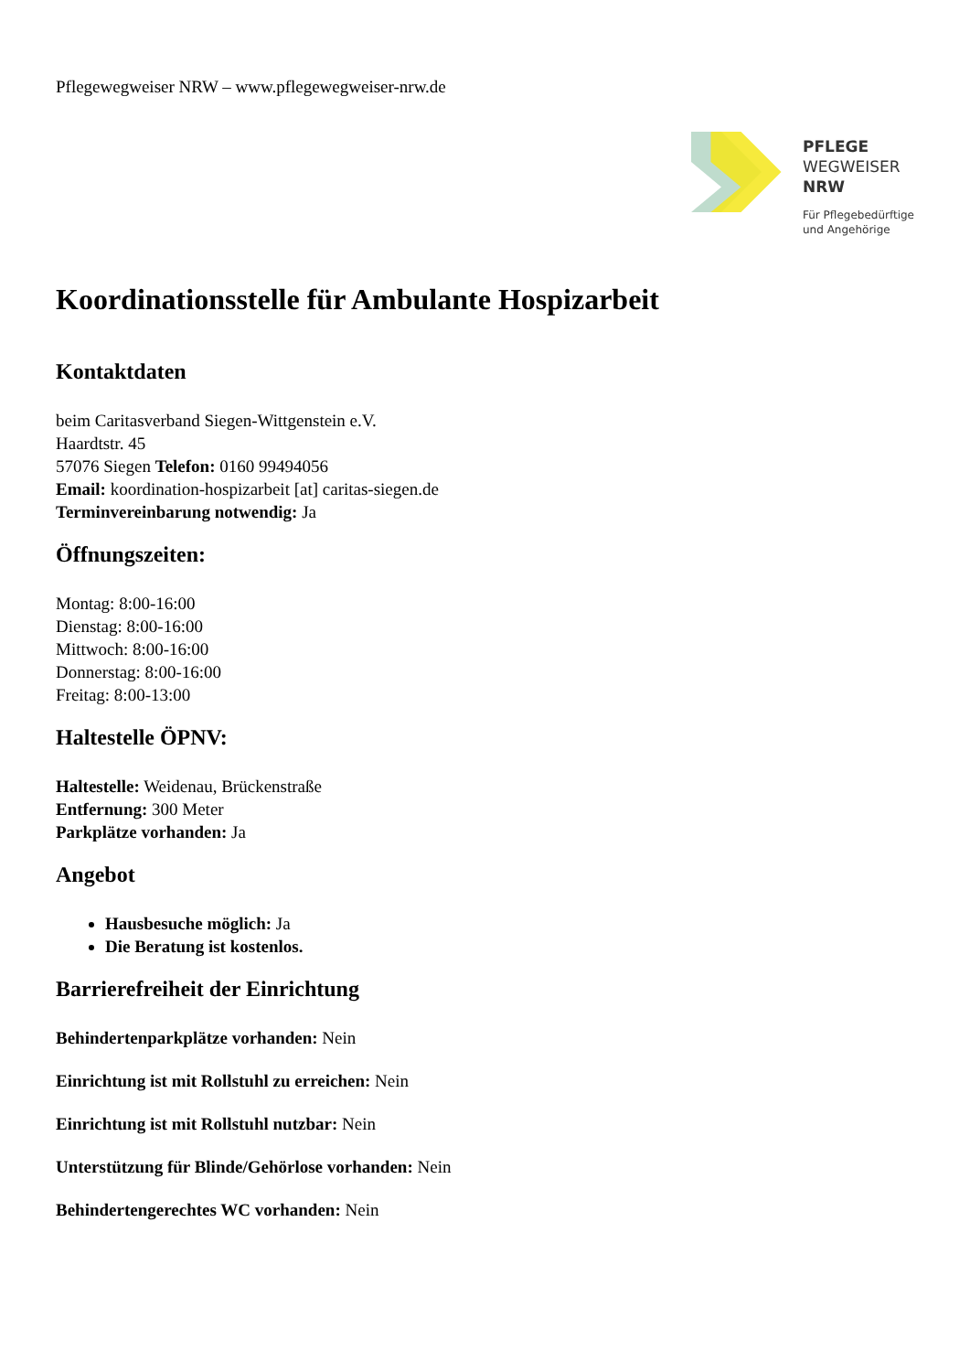Pflegewegweiser NRW – www.pflegewegweiser-nrw.de
PFLEGE
WEGWEISER
NRW
Für Pflegebedürftige
und Angehörige
Koordinationsstelle für Ambulante Hospizarbeit
Kontaktdaten
beim Caritasverband Siegen-Wittgenstein e.V.
Haardtstr. 45
57076 Siegen Telefon: 0160 99494056
Email: koordination-hospizarbeit [at] caritas-siegen.de
Terminvereinbarung notwendig: Ja
Öffnungszeiten:
Montag: 8:00-16:00
Dienstag: 8:00-16:00
Mittwoch: 8:00-16:00
Donnerstag: 8:00-16:00
Freitag: 8:00-13:00
Haltestelle ÖPNV:
Haltestelle: Weidenau, Brückenstraße
Entfernung: 300 Meter
Parkplätze vorhanden: Ja
Angebot
Hausbesuche möglich: Ja
Die Beratung ist kostenlos.
Barrierefreiheit der Einrichtung
Behindertenparkplätze vorhanden: Nein
Einrichtung ist mit Rollstuhl zu erreichen: Nein
Einrichtung ist mit Rollstuhl nutzbar: Nein
Unterstützung für Blinde/Gehörlose vorhanden: Nein
Behindertengerechtes WC vorhanden: Nein